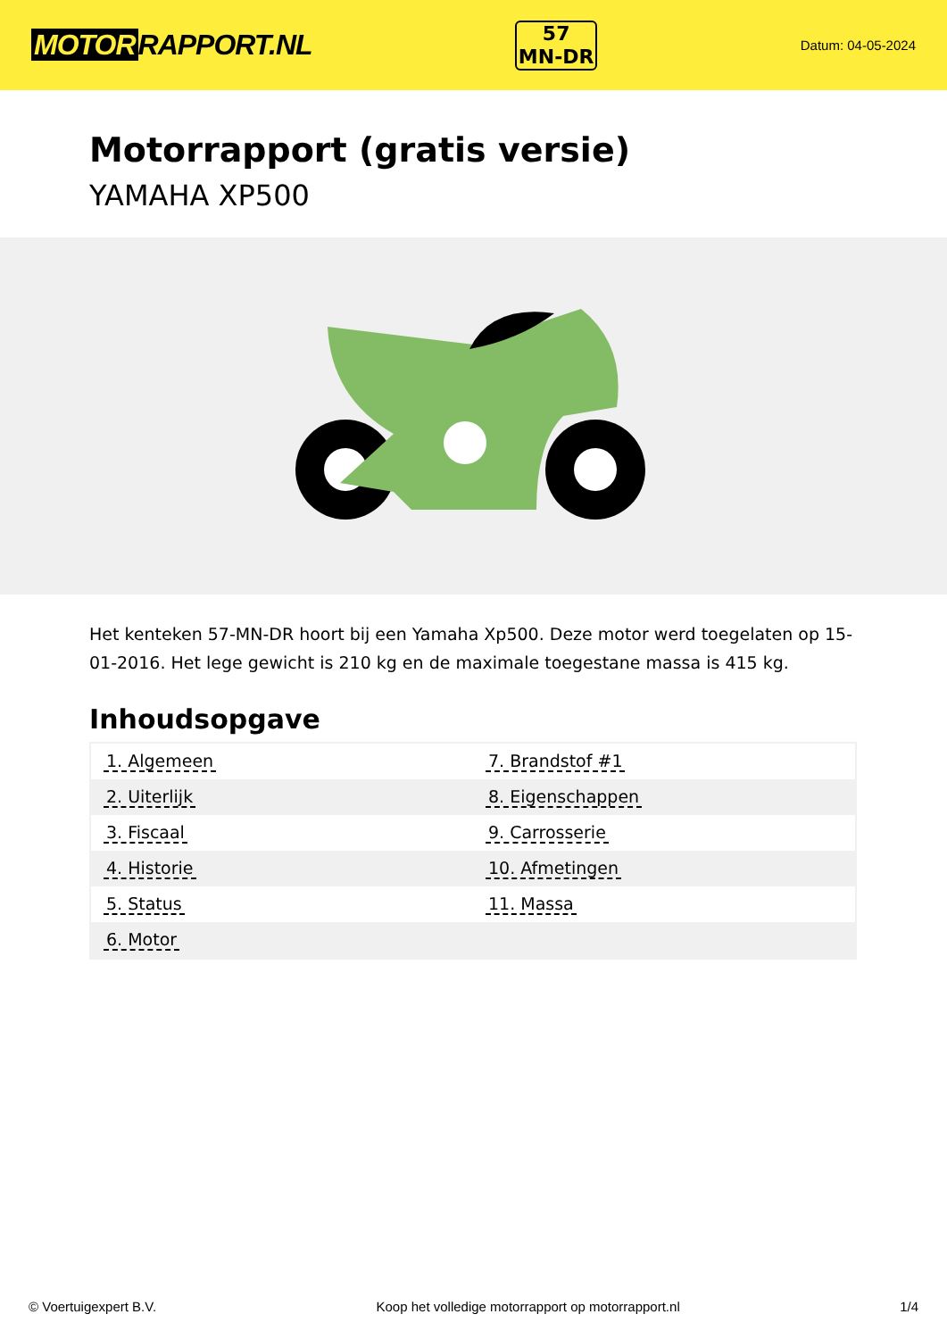MOTOR RAPPORT.NL
57
MN-DR
Datum: 04-05-2024
Motorrapport (gratis versie)
YAMAHA XP500
Het kenteken 57-MN-DR hoort bij een Yamaha Xp500. Deze motor werd toegelaten op 15-01-2016. Het lege gewicht is 210 kg en de maximale toegestane massa is 415 kg.
Inhoudsopgave
| 1. Algemeen | 7. Brandstof #1 |
| 2. Uiterlijk | 8. Eigenschappen |
| 3. Fiscaal | 9. Carrosserie |
| 4. Historie | 10. Afmetingen |
| 5. Status | 11. Massa |
| 6. Motor | |
© Voertuigexpert B.V. Koop het volledige motorrapport op motorrapport.nl
1/4